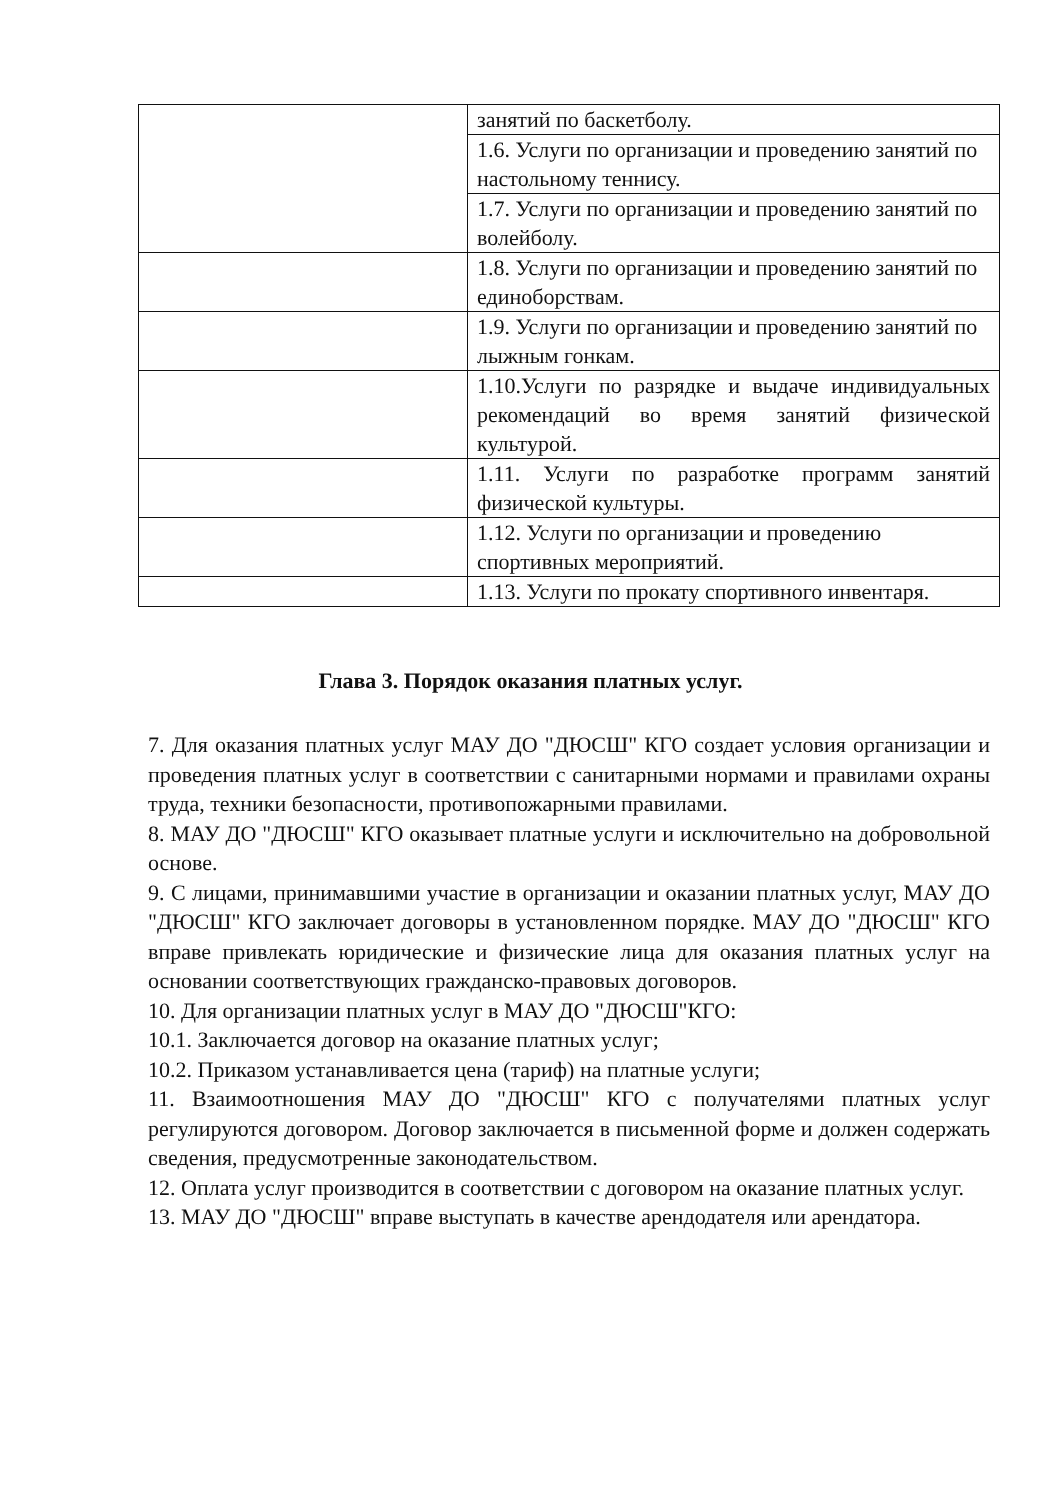| | занятий по баскетболу. |
| | 1.6. Услуги по организации и проведению занятий по настольному теннису. |
| | 1.7. Услуги по организации и проведению занятий по волейболу. |
| | 1.8. Услуги по организации и проведению занятий по единоборствам. |
| | 1.9. Услуги по организации и проведению занятий по лыжным гонкам. |
| | 1.10.Услуги по разрядке и выдаче индивидуальных рекомендаций во время занятий физической культурой. |
| | 1.11. Услуги по разработке программ занятий физической культуры. |
| | 1.12. Услуги по организации и проведению спортивных мероприятий. |
| | 1.13. Услуги по прокату спортивного инвентаря. |
Глава 3. Порядок оказания платных услуг.
7. Для оказания платных услуг МАУ ДО "ДЮСШ" КГО создает условия организации и проведения платных услуг в соответствии с санитарными нормами и правилами охраны труда, техники безопасности, противопожарными правилами.
8. МАУ ДО "ДЮСШ" КГО оказывает платные услуги и исключительно на добровольной основе.
9. С лицами, принимавшими участие в организации и оказании платных услуг, МАУ ДО "ДЮСШ" КГО заключает договоры в установленном порядке. МАУ ДО "ДЮСШ" КГО вправе привлекать юридические и физические лица для оказания платных услуг на основании соответствующих гражданско-правовых договоров.
10. Для организации платных услуг в МАУ ДО "ДЮСШ"КГО:
10.1. Заключается договор на оказание платных услуг;
10.2. Приказом устанавливается цена (тариф) на платные услуги;
11. Взаимоотношения МАУ ДО "ДЮСШ" КГО с получателями платных услуг регулируются договором. Договор заключается в письменной форме и должен содержать сведения, предусмотренные законодательством.
12. Оплата услуг производится в соответствии с договором на оказание платных услуг.
13. МАУ ДО "ДЮСШ" вправе выступать в качестве арендодателя или арендатора.